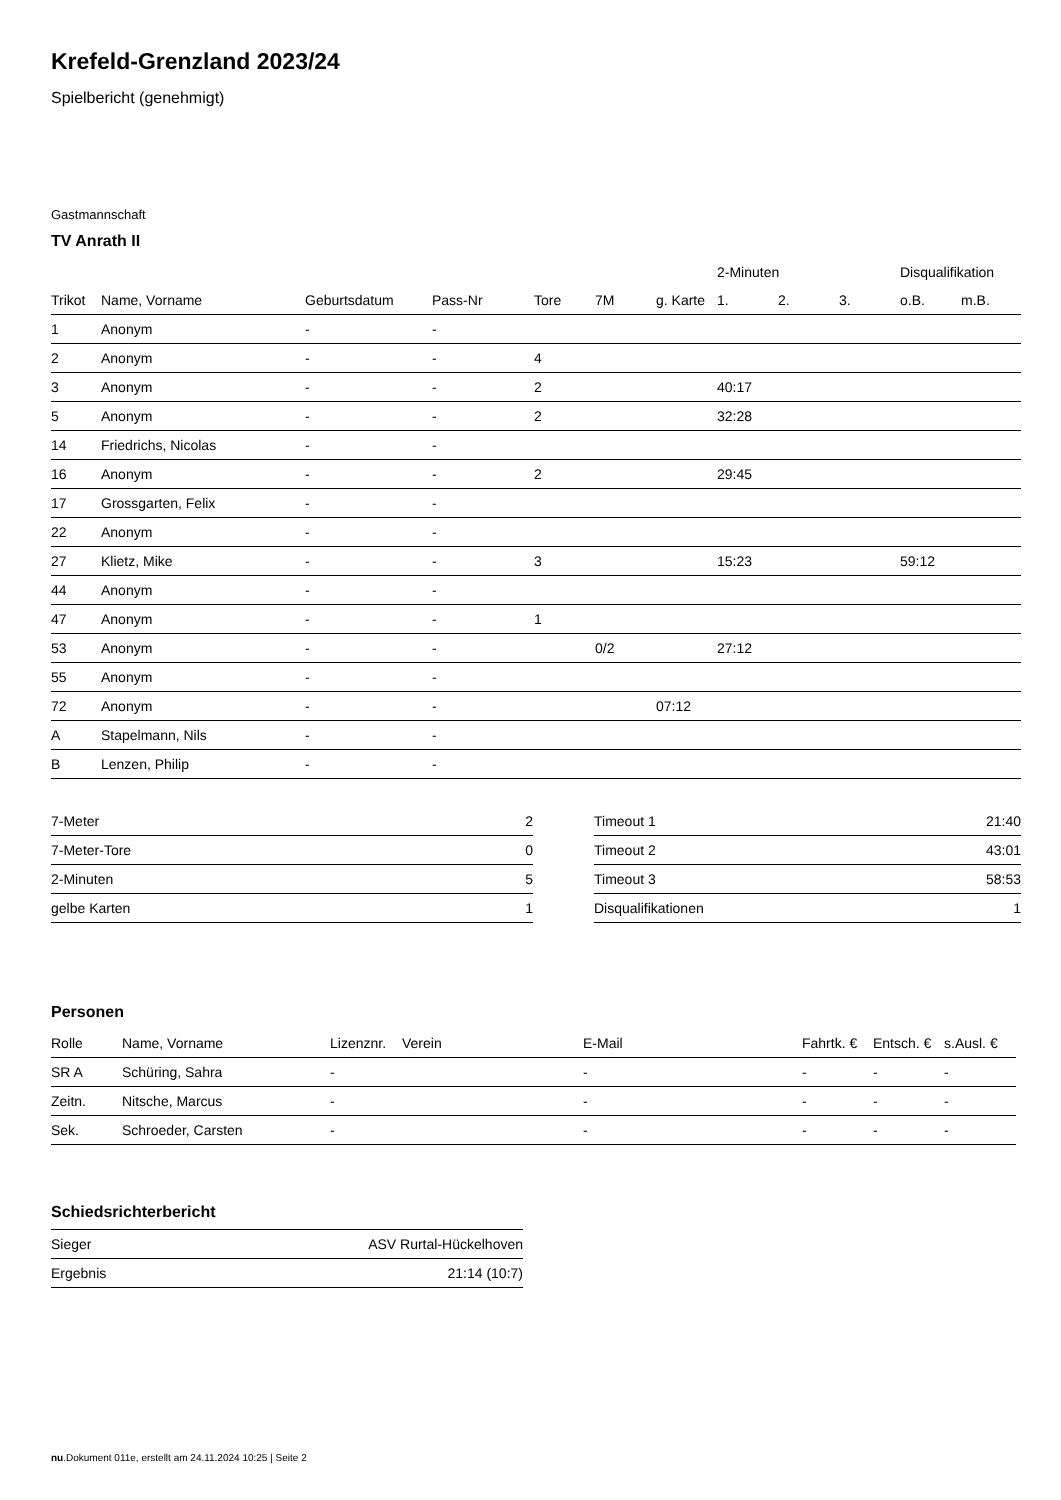Krefeld-Grenzland 2023/24
Spielbericht (genehmigt)
Gastmannschaft
TV Anrath II
| | | | | | | | 2-Minuten | | | Disqualifikation | |
| --- | --- | --- | --- | --- | --- | --- | --- | --- | --- | --- | --- |
| Trikot | Name, Vorname | Geburtsdatum | Pass-Nr | Tore | 7M | g. Karte | 1. | 2. | 3. | o.B. | m.B. |
| 1 | Anonym | - | - | | | | | | | | |
| 2 | Anonym | - | - | 4 | | | | | | | |
| 3 | Anonym | - | - | 2 | | | 40:17 | | | | |
| 5 | Anonym | - | - | 2 | | | 32:28 | | | | |
| 14 | Friedrichs, Nicolas | - | - | | | | | | | | |
| 16 | Anonym | - | - | 2 | | | 29:45 | | | | |
| 17 | Grossgarten, Felix | - | - | | | | | | | | |
| 22 | Anonym | - | - | | | | | | | | |
| 27 | Klietz, Mike | - | - | 3 | | | 15:23 | | | 59:12 | |
| 44 | Anonym | - | - | | | | | | | | |
| 47 | Anonym | - | - | 1 | | | | | | | |
| 53 | Anonym | - | - | | 0/2 | | 27:12 | | | | |
| 55 | Anonym | - | - | | | | | | | | |
| 72 | Anonym | - | - | | | 07:12 | | | | | |
| A | Stapelmann, Nils | - | - | | | | | | | | |
| B | Lenzen, Philip | - | - | | | | | | | | |
| 7-Meter | 2 |
| 7-Meter-Tore | 0 |
| 2-Minuten | 5 |
| gelbe Karten | 1 |
| Timeout 1 | 21:40 |
| Timeout 2 | 43:01 |
| Timeout 3 | 58:53 |
| Disqualifikationen | 1 |
Personen
| Rolle | Name, Vorname | Lizenznr. | Verein | E-Mail | Fahrtk. € | Entsch. € | s.Ausl. € |
| --- | --- | --- | --- | --- | --- | --- | --- |
| SR A | Schüring, Sahra | - | | - | - | - | - |
| Zeitn. | Nitsche, Marcus | - | | - | - | - | - |
| Sek. | Schroeder, Carsten | - | | - | - | - | - |
Schiedsrichterbericht
| Sieger | ASV Rurtal-Hückelhoven |
| Ergebnis | 21:14 (10:7) |
nu.Dokument 011e, erstellt am 24.11.2024 10:25 | Seite 2